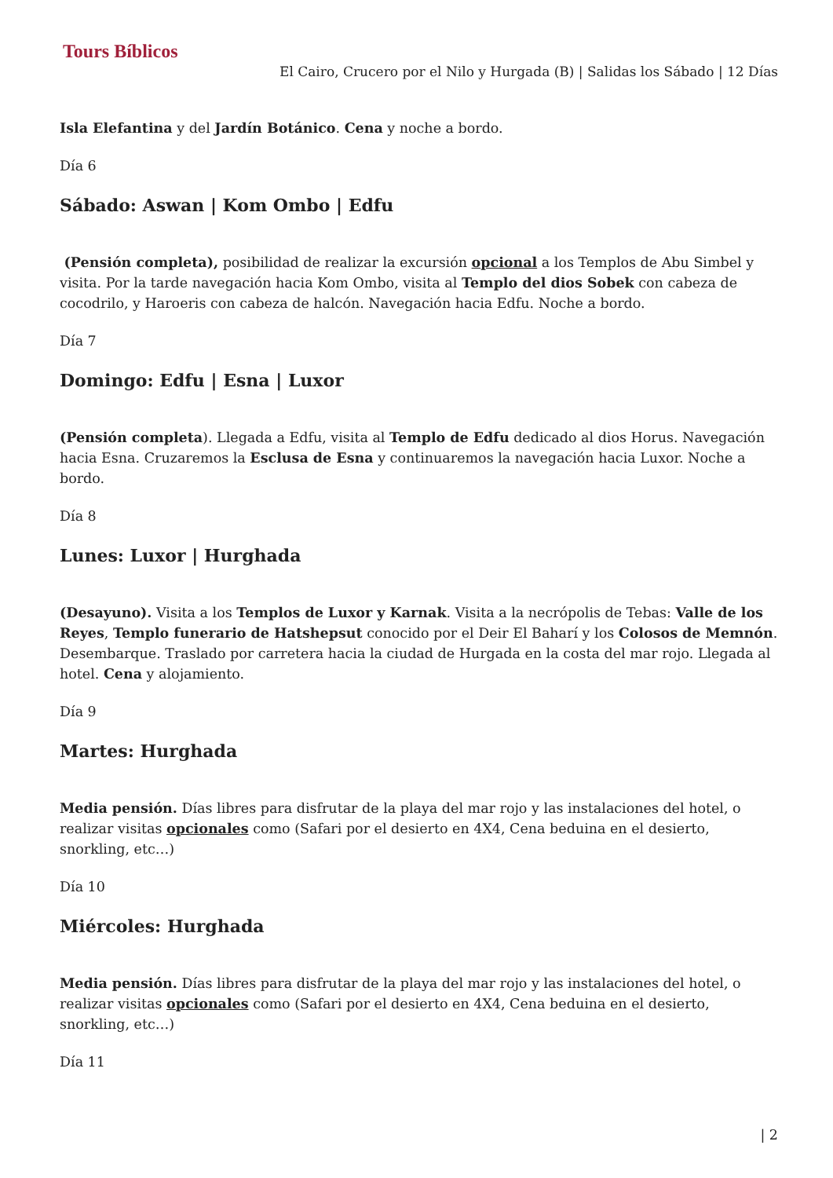Tours Bíblicos
El Cairo, Crucero por el Nilo y Hurgada (B) | Salidas los Sábado | 12 Días
Isla Elefantina y del Jardín Botánico. Cena y noche a bordo.
Día 6
Sábado: Aswan | Kom Ombo | Edfu
(Pensión completa), posibilidad de realizar la excursión opcional a los Templos de Abu Simbel y visita. Por la tarde navegación hacia Kom Ombo, visita al Templo del dios Sobek con cabeza de cocodrilo, y Haroeris con cabeza de halcón. Navegación hacia Edfu. Noche a bordo.
Día 7
Domingo: Edfu | Esna | Luxor
(Pensión completa). Llegada a Edfu, visita al Templo de Edfu dedicado al dios Horus. Navegación hacia Esna. Cruzaremos la Esclusa de Esna y continuaremos la navegación hacia Luxor. Noche a bordo.
Día 8
Lunes: Luxor | Hurghada
(Desayuno). Visita a los Templos de Luxor y Karnak. Visita a la necrópolis de Tebas: Valle de los Reyes, Templo funerario de Hatshepsut conocido por el Deir El Baharí y los Colosos de Memnón. Desembarque. Traslado por carretera hacia la ciudad de Hurgada en la costa del mar rojo. Llegada al hotel. Cena y alojamiento.
Día 9
Martes: Hurghada
Media pensión. Días libres para disfrutar de la playa del mar rojo y las instalaciones del hotel, o realizar visitas opcionales como (Safari por el desierto en 4X4, Cena beduina en el desierto, snorkling, etc…)
Día 10
Miércoles: Hurghada
Media pensión. Días libres para disfrutar de la playa del mar rojo y las instalaciones del hotel, o realizar visitas opcionales como (Safari por el desierto en 4X4, Cena beduina en el desierto, snorkling, etc…)
Día 11
| 2